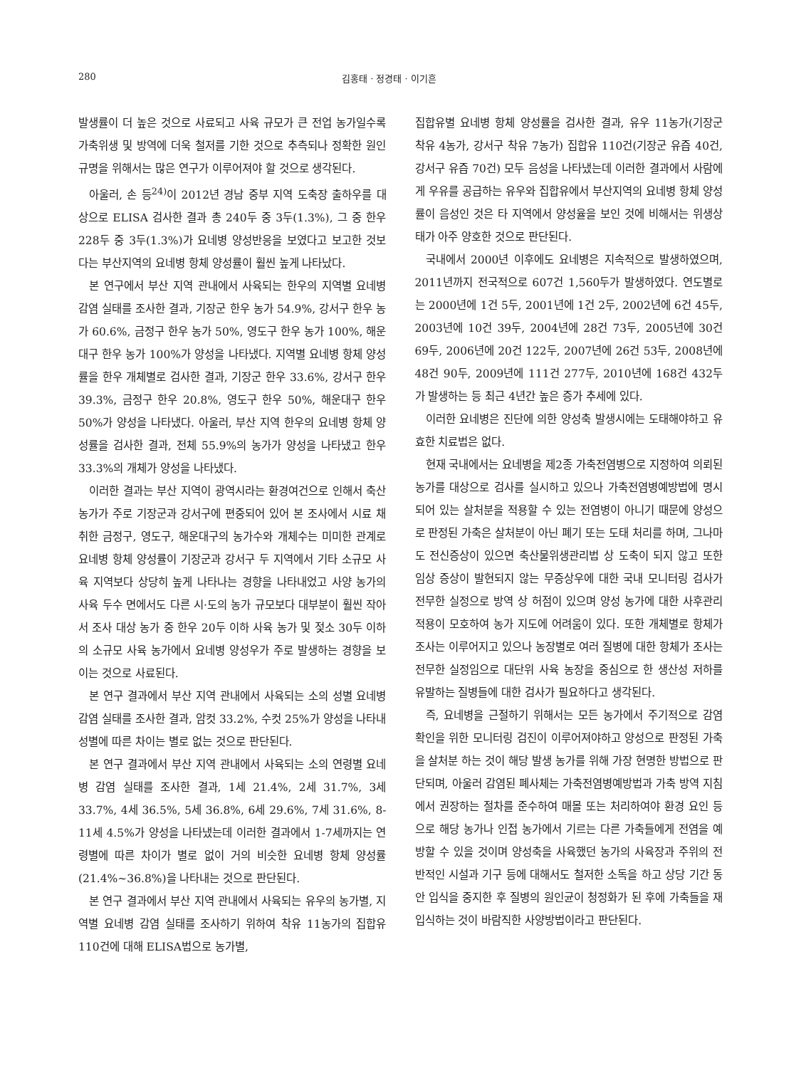280 김홍태 · 정경태 · 이기흔
발생률이 더 높은 것으로 사료되고 사육 규모가 큰 전업 농가일수록 가축위생 및 방역에 더욱 철저를 기한 것으로 추측되나 정확한 원인규명을 위해서는 많은 연구가 이루어져야 할 것으로 생각된다.
아울러, 손 등<sup>24)</sup>이 2012년 경남 중부 지역 도축장 출하우를 대상으로 ELISA 검사한 결과 총 240두 중 3두(1.3%), 그 중 한우 228두 중 3두(1.3%)가 요네병 양성반응을 보였다고 보고한 것보다는 부산지역의 요네병 항체 양성률이 훨씬 높게 나타났다.
본 연구에서 부산 지역 관내에서 사육되는 한우의 지역별 요네병 감염 실태를 조사한 결과, 기장군 한우 농가 54.9%, 강서구 한우 농가 60.6%, 금정구 한우 농가 50%, 영도구 한우 농가 100%, 해운대구 한우 농가 100%가 양성을 나타냈다. 지역별 요네병 항체 양성률을 한우 개체별로 검사한 결과, 기장군 한우 33.6%, 강서구 한우 39.3%, 금정구 한우 20.8%, 영도구 한우 50%, 해운대구 한우 50%가 양성을 나타냈다. 아울러, 부산 지역 한우의 요네병 항체 양성률을 검사한 결과, 전체 55.9%의 농가가 양성을 나타냈고 한우 33.3%의 개체가 양성을 나타냈다.
이러한 결과는 부산 지역이 광역시라는 환경여건으로 인해서 축산 농가가 주로 기장군과 강서구에 편중되어 있어 본 조사에서 시료 채취한 금정구, 영도구, 해운대구의 농가수와 개체수는 미미한 관계로 요네병 항체 양성률이 기장군과 강서구 두 지역에서 기타 소규모 사육 지역보다 상당히 높게 나타나는 경향을 나타내었고 사양 농가의 사육 두수 면에서도 다른 시·도의 농가 규모보다 대부분이 훨씬 작아서 조사 대상 농가 중 한우 20두 이하 사육 농가 및 젖소 30두 이하의 소규모 사육 농가에서 요네병 양성우가 주로 발생하는 경향을 보이는 것으로 사료된다.
본 연구 결과에서 부산 지역 관내에서 사육되는 소의 성별 요네병 감염 실태를 조사한 결과, 암컷 33.2%, 수컷 25%가 양성을 나타내 성별에 따른 차이는 별로 없는 것으로 판단된다.
본 연구 결과에서 부산 지역 관내에서 사육되는 소의 연령별 요네병 감염 실태를 조사한 결과, 1세 21.4%, 2세 31.7%, 3세 33.7%, 4세 36.5%, 5세 36.8%, 6세 29.6%, 7세 31.6%, 8-11세 4.5%가 양성을 나타냈는데 이러한 결과에서 1-7세까지는 연령별에 따른 차이가 별로 없이 거의 비슷한 요네병 항체 양성률(21.4%~36.8%)을 나타내는 것으로 판단된다.
본 연구 결과에서 부산 지역 관내에서 사육되는 유우의 농가별, 지역별 요네병 감염 실태를 조사하기 위하여 착유 11농가의 집합유 110건에 대해 ELISA법으로 농가별,
집합유별 요네병 항체 양성률을 검사한 결과, 유우 11농가(기장군 착유 4농가, 강서구 착유 7농가) 집합유 110건(기장군 유즙 40건, 강서구 유즙 70건) 모두 음성을 나타냈는데 이러한 결과에서 사람에게 우유를 공급하는 유우와 집합유에서 부산지역의 요네병 항체 양성률이 음성인 것은 타 지역에서 양성율을 보인 것에 비해서는 위생상태가 아주 양호한 것으로 판단된다.
국내에서 2000년 이후에도 요네병은 지속적으로 발생하였으며, 2011년까지 전국적으로 607건 1,560두가 발생하였다. 연도별로는 2000년에 1건 5두, 2001년에 1건 2두, 2002년에 6건 45두, 2003년에 10건 39두, 2004년에 28건 73두, 2005년에 30건 69두, 2006년에 20건 122두, 2007년에 26건 53두, 2008년에 48건 90두, 2009년에 111건 277두, 2010년에 168건 432두가 발생하는 등 최근 4년간 높은 증가 추세에 있다.
이러한 요네병은 진단에 의한 양성축 발생시에는 도태해야하고 유효한 치료법은 없다.
현재 국내에서는 요네병을 제2종 가축전염병으로 지정하여 의뢰된 농가를 대상으로 검사를 실시하고 있으나 가축전염병예방법에 명시되어 있는 살처분을 적용할 수 있는 전염병이 아니기 때문에 양성으로 판정된 가축은 살처분이 아닌 폐기 또는 도태 처리를 하며, 그나마도 전신증상이 있으면 축산물위생관리법 상 도축이 되지 않고 또한 임상 증상이 발현되지 않는 무증상우에 대한 국내 모니터링 검사가 전무한 실정으로 방역 상 허점이 있으며 양성 농가에 대한 사후관리 적용이 모호하여 농가 지도에 어려움이 있다. 또한 개체별로 항체가 조사는 이루어지고 있으나 농장별로 여러 질병에 대한 항체가 조사는 전무한 실정임으로 대단위 사육 농장을 중심으로 한 생산성 저하를 유발하는 질병들에 대한 검사가 필요하다고 생각된다.
즉, 요네병을 근절하기 위해서는 모든 농가에서 주기적으로 감염 확인을 위한 모니터링 검진이 이루어져야하고 양성으로 판정된 가축을 살처분 하는 것이 해당 발생 농가를 위해 가장 현명한 방법으로 판단되며, 아울러 감염된 폐사체는 가축전염병예방법과 가축 방역 지침에서 권장하는 절차를 준수하여 매몰 또는 처리하여야 환경 요인 등으로 해당 농가나 인접 농가에서 기르는 다른 가축들에게 전염을 예방할 수 있을 것이며 양성축을 사육했던 농가의 사육장과 주위의 전반적인 시설과 기구 등에 대해서도 철저한 소독을 하고 상당 기간 동안 입식을 중지한 후 질병의 원인균이 청정화가 된 후에 가축들을 재입식하는 것이 바람직한 사양방법이라고 판단된다.